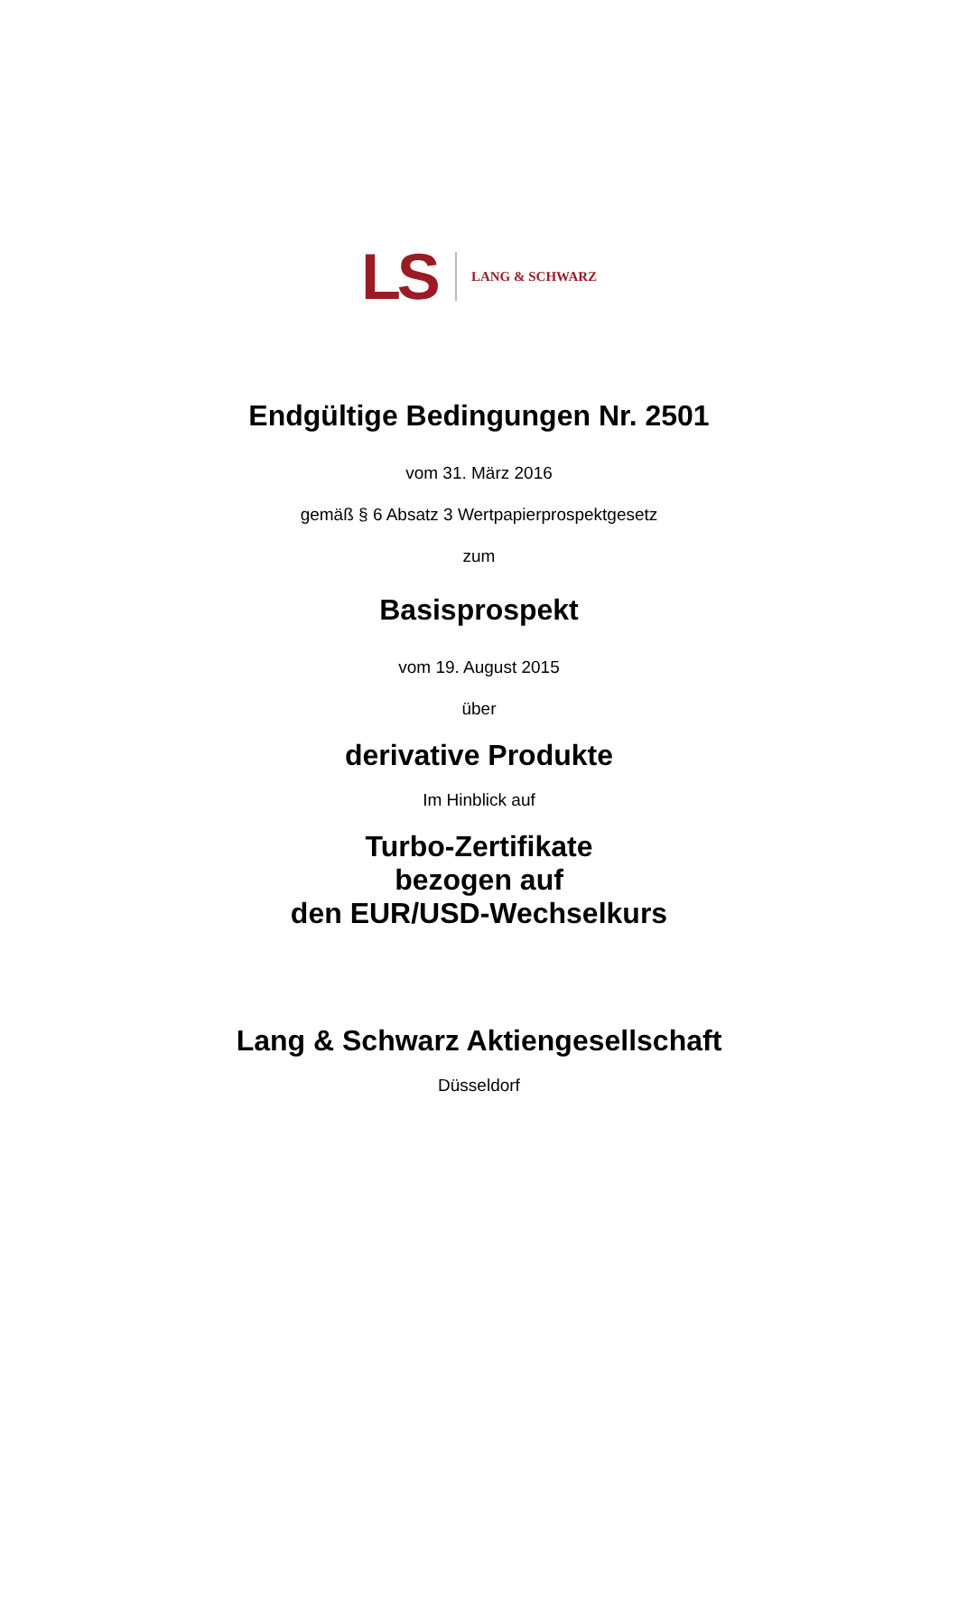LS LANG & SCHWARZ
Endgültige Bedingungen Nr. 2501
vom 31. März 2016
gemäß § 6 Absatz 3 Wertpapierprospektgesetz
zum
Basisprospekt
vom 19. August 2015
über
derivative Produkte
Im Hinblick auf
Turbo-Zertifikate
bezogen auf
den EUR/USD-Wechselkurs
Lang & Schwarz Aktiengesellschaft
Düsseldorf